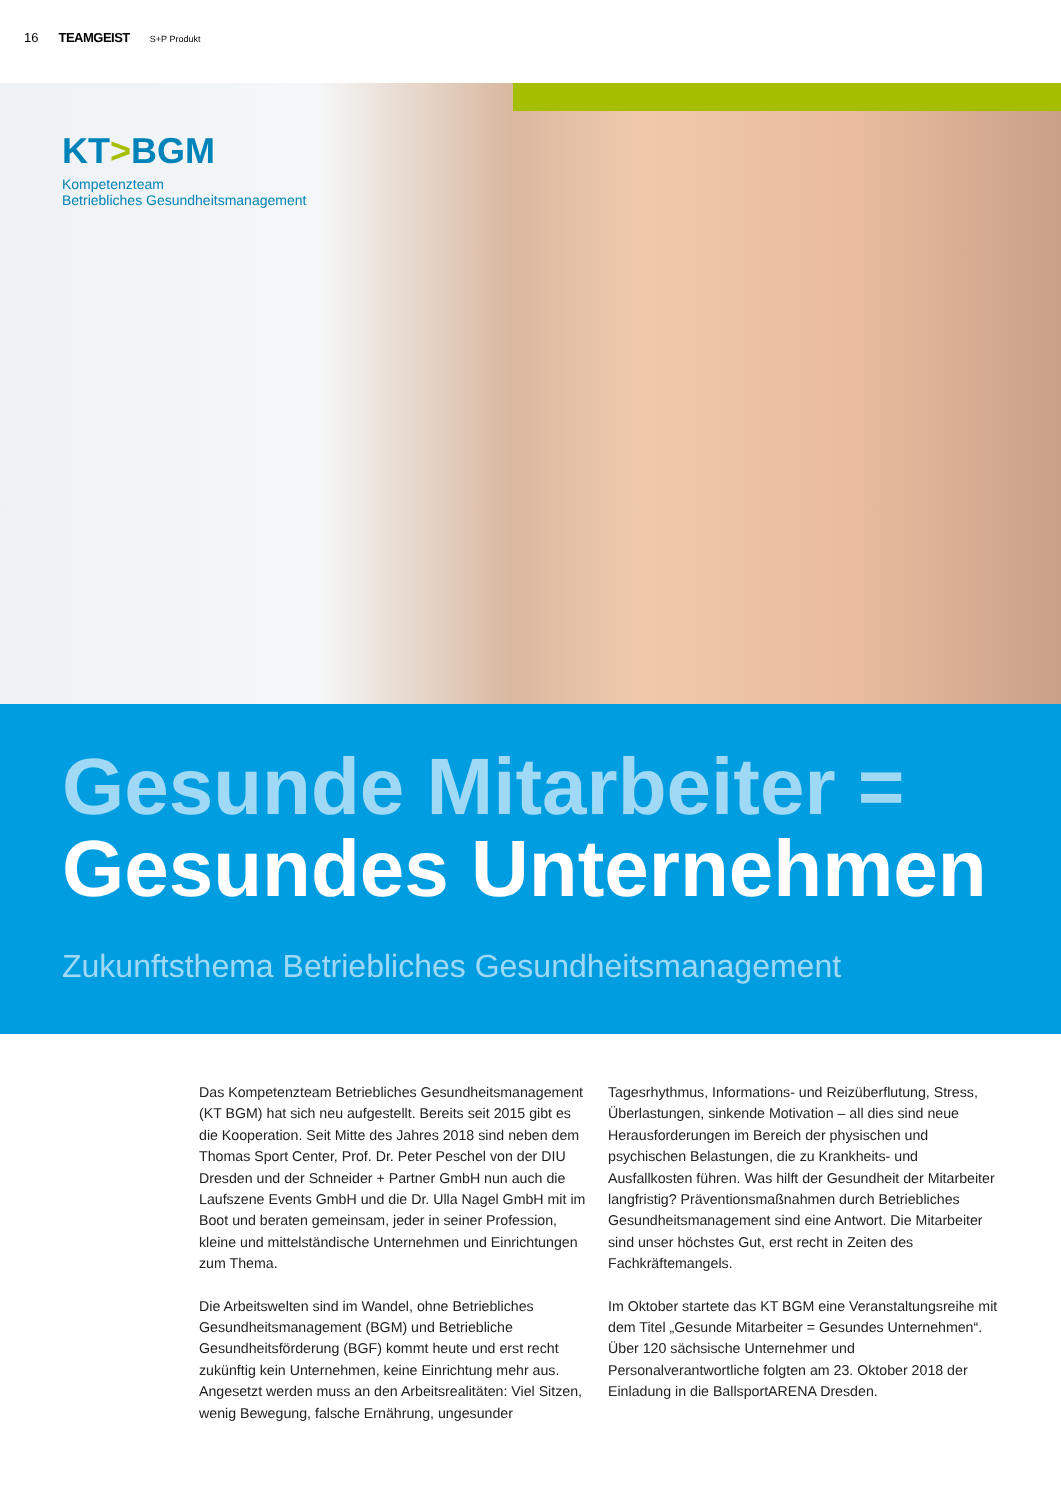16 TEAMGEIST S+P Produkt
KT>BGM
Kompetenzteam
Betriebliches Gesundheitsmanagement
Gesunde Mitarbeiter =
Gesundes Unternehmen
Zukunftsthema Betriebliches Gesundheitsmanagement
Das Kompetenzteam Betriebliches Gesundheitsmanagement (KT BGM) hat sich neu aufgestellt. Bereits seit 2015 gibt es die Kooperation. Seit Mitte des Jahres 2018 sind neben dem Thomas Sport Center, Prof. Dr. Peter Peschel von der DIU Dresden und der Schneider + Partner GmbH nun auch die Laufszene Events GmbH und die Dr. Ulla Nagel GmbH mit im Boot und beraten gemeinsam, jeder in seiner Profession, kleine und mittelständische Unternehmen und Einrichtungen zum Thema.
Die Arbeitswelten sind im Wandel, ohne Betriebliches Gesundheitsmanagement (BGM) und Betriebliche Gesundheitsförderung (BGF) kommt heute und erst recht zukünftig kein Unternehmen, keine Einrichtung mehr aus. Angesetzt werden muss an den Arbeitsrealitäten: Viel Sitzen, wenig Bewegung, falsche Ernährung, ungesunder Tagesrhythmus, Informations- und Reizüberflutung, Stress, Überlastungen, sinkende Motivation – all dies sind neue Herausforderungen im Bereich der physischen und psychischen Belastungen, die zu Krankheits- und Ausfallkosten führen. Was hilft der Gesundheit der Mitarbeiter langfristig? Präventionsmaßnahmen durch Betriebliches Gesundheitsmanagement sind eine Antwort. Die Mitarbeiter sind unser höchstes Gut, erst recht in Zeiten des Fachkräftemangels.
Im Oktober startete das KT BGM eine Veranstaltungsreihe mit dem Titel „Gesunde Mitarbeiter = Gesundes Unternehmen“. Über 120 sächsische Unternehmer und Personalverantwortliche folgten am 23. Oktober 2018 der Einladung in die BallsportARENA Dresden.